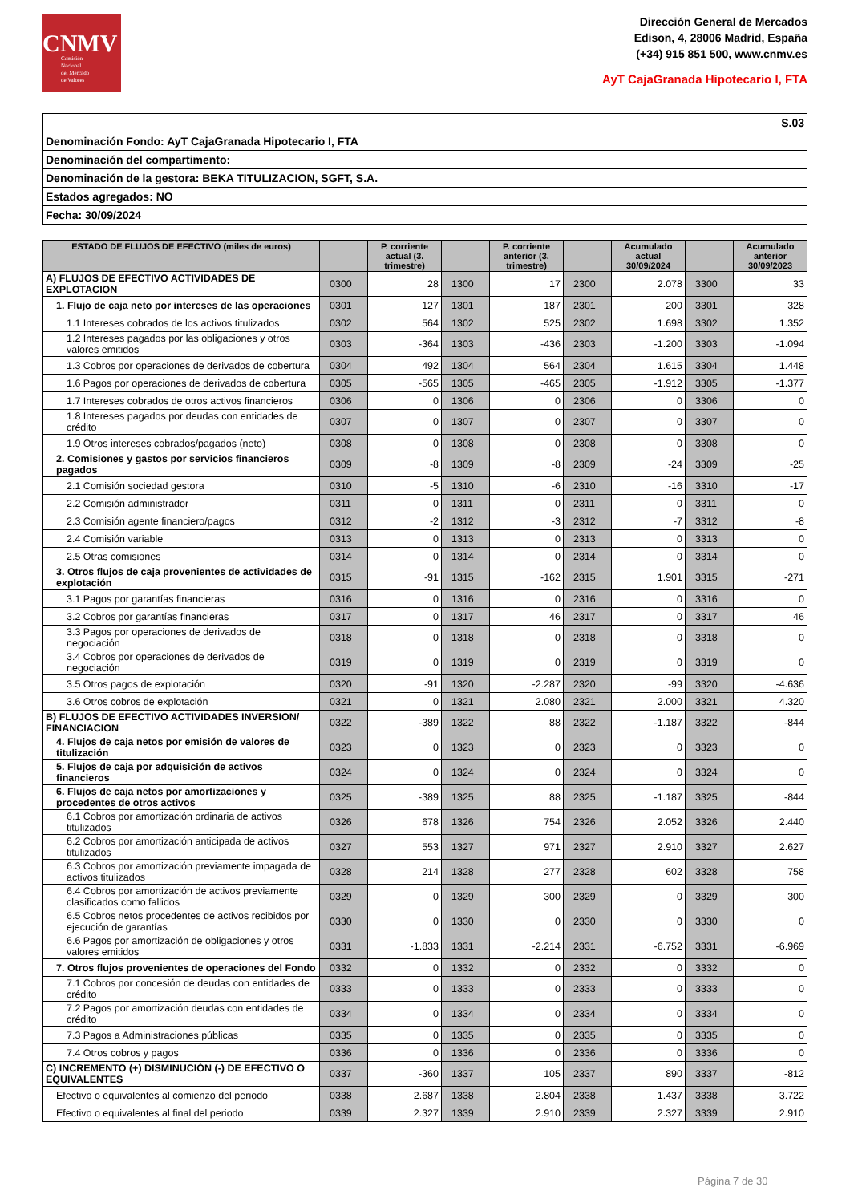CNMV
Comisión
Nacional
del Mercado
de Valores
Dirección General de Mercados
Edison, 4, 28006 Madrid, España
(+34) 915 851 500, www.cnmv.es
AyT CajaGranada Hipotecario I, FTA
S.03
Denominación Fondo: AyT CajaGranada Hipotecario I, FTA
Denominación del compartimento:
Denominación de la gestora: BEKA TITULIZACION, SGFT, S.A.
Estados agregados: NO
Fecha: 30/09/2024
| ESTADO DE FLUJOS DE EFECTIVO (miles de euros) | | P. corriente actual (3. trimestre) | | P. corriente anterior (3. trimestre) | | Acumulado actual 30/09/2024 | | Acumulado anterior 30/09/2023 |
| --- | --- | --- | --- | --- | --- | --- | --- | --- |
| A) FLUJOS DE EFECTIVO ACTIVIDADES DE EXPLOTACION | 0300 | 28 | 1300 | 17 | 2300 | 2.078 | 3300 | 33 |
| 1. Flujo de caja neto por intereses de las operaciones | 0301 | 127 | 1301 | 187 | 2301 | 200 | 3301 | 328 |
| 1.1 Intereses cobrados de los activos titulizados | 0302 | 564 | 1302 | 525 | 2302 | 1.698 | 3302 | 1.352 |
| 1.2 Intereses pagados por las obligaciones y otros valores emitidos | 0303 | -364 | 1303 | -436 | 2303 | -1.200 | 3303 | -1.094 |
| 1.3 Cobros por operaciones de derivados de cobertura | 0304 | 492 | 1304 | 564 | 2304 | 1.615 | 3304 | 1.448 |
| 1.6 Pagos por operaciones de derivados de cobertura | 0305 | -565 | 1305 | -465 | 2305 | -1.912 | 3305 | -1.377 |
| 1.7 Intereses cobrados de otros activos financieros | 0306 | 0 | 1306 | 0 | 2306 | 0 | 3306 | 0 |
| 1.8 Intereses pagados por deudas con entidades de crédito | 0307 | 0 | 1307 | 0 | 2307 | 0 | 3307 | 0 |
| 1.9 Otros intereses cobrados/pagados (neto) | 0308 | 0 | 1308 | 0 | 2308 | 0 | 3308 | 0 |
| 2. Comisiones y gastos por servicios financieros pagados | 0309 | -8 | 1309 | -8 | 2309 | -24 | 3309 | -25 |
| 2.1 Comisión sociedad gestora | 0310 | -5 | 1310 | -6 | 2310 | -16 | 3310 | -17 |
| 2.2 Comisión administrador | 0311 | 0 | 1311 | 0 | 2311 | 0 | 3311 | 0 |
| 2.3 Comisión agente financiero/pagos | 0312 | -2 | 1312 | -3 | 2312 | -7 | 3312 | -8 |
| 2.4 Comisión variable | 0313 | 0 | 1313 | 0 | 2313 | 0 | 3313 | 0 |
| 2.5 Otras comisiones | 0314 | 0 | 1314 | 0 | 2314 | 0 | 3314 | 0 |
| 3. Otros flujos de caja provenientes de actividades de explotación | 0315 | -91 | 1315 | -162 | 2315 | 1.901 | 3315 | -271 |
| 3.1 Pagos por garantías financieras | 0316 | 0 | 1316 | 0 | 2316 | 0 | 3316 | 0 |
| 3.2 Cobros por garantías financieras | 0317 | 0 | 1317 | 46 | 2317 | 0 | 3317 | 46 |
| 3.3 Pagos por operaciones de derivados de negociación | 0318 | 0 | 1318 | 0 | 2318 | 0 | 3318 | 0 |
| 3.4 Cobros por operaciones de derivados de negociación | 0319 | 0 | 1319 | 0 | 2319 | 0 | 3319 | 0 |
| 3.5 Otros pagos de explotación | 0320 | -91 | 1320 | -2.287 | 2320 | -99 | 3320 | -4.636 |
| 3.6 Otros cobros de explotación | 0321 | 0 | 1321 | 2.080 | 2321 | 2.000 | 3321 | 4.320 |
| B) FLUJOS DE EFECTIVO ACTIVIDADES INVERSION/ FINANCIACION | 0322 | -389 | 1322 | 88 | 2322 | -1.187 | 3322 | -844 |
| 4. Flujos de caja netos por emisión de valores de titulización | 0323 | 0 | 1323 | 0 | 2323 | 0 | 3323 | 0 |
| 5. Flujos de caja por adquisición de activos financieros | 0324 | 0 | 1324 | 0 | 2324 | 0 | 3324 | 0 |
| 6. Flujos de caja netos por amortizaciones y procedentes de otros activos | 0325 | -389 | 1325 | 88 | 2325 | -1.187 | 3325 | -844 |
| 6.1 Cobros por amortización ordinaria de activos titulizados | 0326 | 678 | 1326 | 754 | 2326 | 2.052 | 3326 | 2.440 |
| 6.2 Cobros por amortización anticipada de activos titulizados | 0327 | 553 | 1327 | 971 | 2327 | 2.910 | 3327 | 2.627 |
| 6.3 Cobros por amortización previamente impagada de activos titulizados | 0328 | 214 | 1328 | 277 | 2328 | 602 | 3328 | 758 |
| 6.4 Cobros por amortización de activos previamente clasificados como fallidos | 0329 | 0 | 1329 | 300 | 2329 | 0 | 3329 | 300 |
| 6.5 Cobros netos procedentes de activos recibidos por ejecución de garantías | 0330 | 0 | 1330 | 0 | 2330 | 0 | 3330 | 0 |
| 6.6 Pagos por amortización de obligaciones y otros valores emitidos | 0331 | -1.833 | 1331 | -2.214 | 2331 | -6.752 | 3331 | -6.969 |
| 7. Otros flujos provenientes de operaciones del Fondo | 0332 | 0 | 1332 | 0 | 2332 | 0 | 3332 | 0 |
| 7.1 Cobros por concesión de deudas con entidades de crédito | 0333 | 0 | 1333 | 0 | 2333 | 0 | 3333 | 0 |
| 7.2 Pagos por amortización deudas con entidades de crédito | 0334 | 0 | 1334 | 0 | 2334 | 0 | 3334 | 0 |
| 7.3 Pagos a Administraciones públicas | 0335 | 0 | 1335 | 0 | 2335 | 0 | 3335 | 0 |
| 7.4 Otros cobros y pagos | 0336 | 0 | 1336 | 0 | 2336 | 0 | 3336 | 0 |
| C) INCREMENTO (+) DISMINUCIÓN (-) DE EFECTIVO O EQUIVALENTES | 0337 | -360 | 1337 | 105 | 2337 | 890 | 3337 | -812 |
| Efectivo o equivalentes al comienzo del periodo | 0338 | 2.687 | 1338 | 2.804 | 2338 | 1.437 | 3338 | 3.722 |
| Efectivo o equivalentes al final del periodo | 0339 | 2.327 | 1339 | 2.910 | 2339 | 2.327 | 3339 | 2.910 |
Página 7 de 30